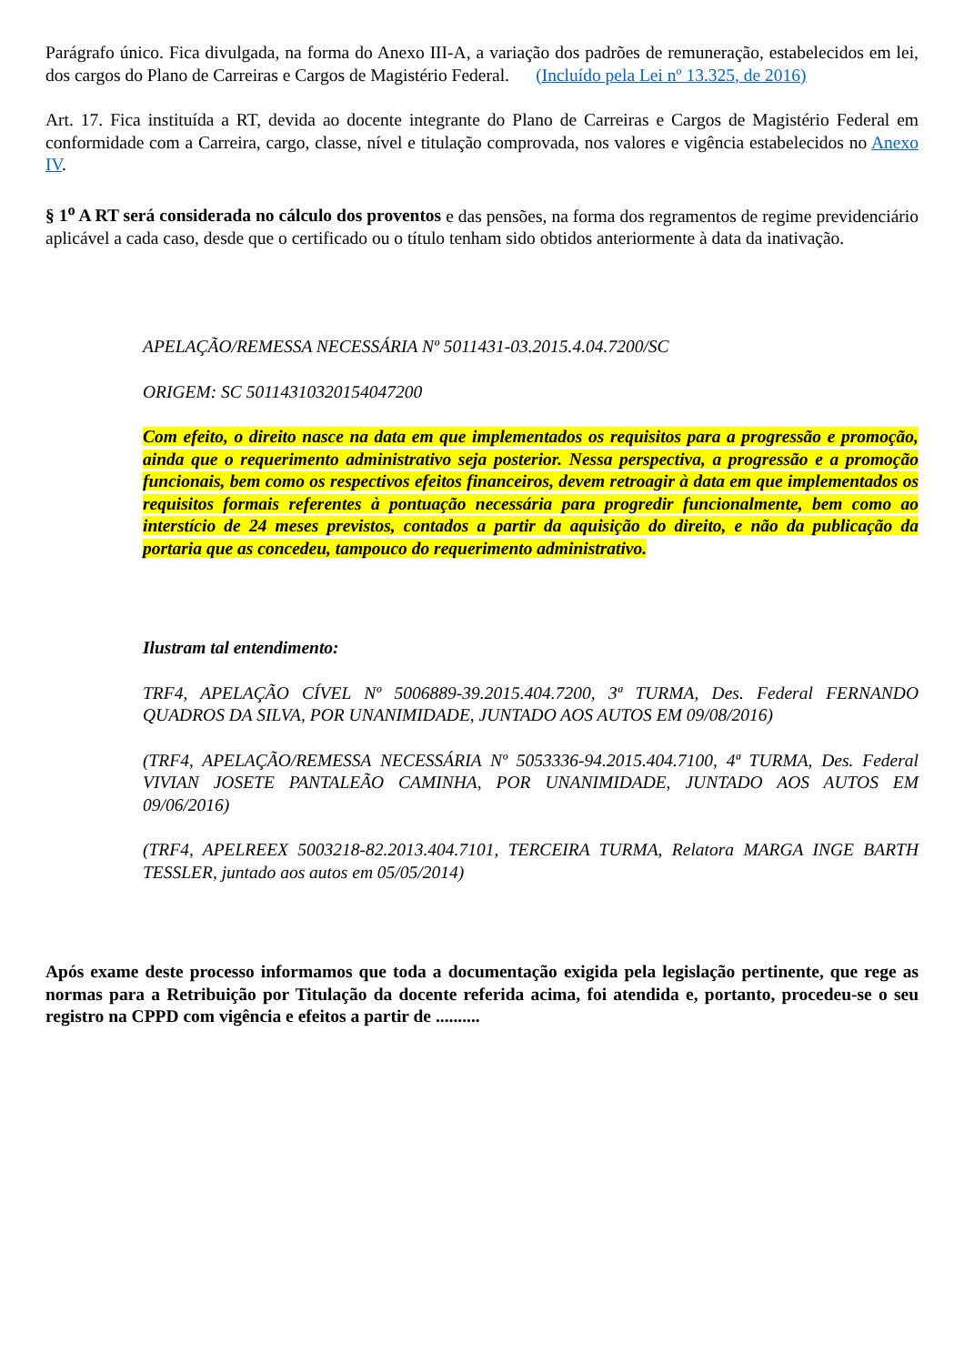Parágrafo único. Fica divulgada, na forma do Anexo III-A, a variação dos padrões de remuneração, estabelecidos em lei, dos cargos do Plano de Carreiras e Cargos de Magistério Federal. (Incluído pela Lei nº 13.325, de 2016)
Art. 17. Fica instituída a RT, devida ao docente integrante do Plano de Carreiras e Cargos de Magistério Federal em conformidade com a Carreira, cargo, classe, nível e titulação comprovada, nos valores e vigência estabelecidos no Anexo IV.
§ 1<sup>o</sup> A RT será considerada no cálculo dos proventos e das pensões, na forma dos regramentos de regime previdenciário aplicável a cada caso, desde que o certificado ou o título tenham sido obtidos anteriormente à data da inativação.
APELAÇÃO/REMESSA NECESSÁRIA Nº 5011431-03.2015.4.04.7200/SC
ORIGEM: SC 50114310320154047200
Com efeito, o direito nasce na data em que implementados os requisitos para a progressão e promoção, ainda que o requerimento administrativo seja posterior. Nessa perspectiva, a progressão e a promoção funcionais, bem como os respectivos efeitos financeiros, devem retroagir à data em que implementados os requisitos formais referentes à pontuação necessária para progredir funcionalmente, bem como ao interstício de 24 meses previstos, contados a partir da aquisição do direito, e não da publicação da portaria que as concedeu, tampouco do requerimento administrativo.
Ilustram tal entendimento:
TRF4, APELAÇÃO CÍVEL Nº 5006889-39.2015.404.7200, 3ª TURMA, Des. Federal FERNANDO QUADROS DA SILVA, POR UNANIMIDADE, JUNTADO AOS AUTOS EM 09/08/2016)
(TRF4, APELAÇÃO/REMESSA NECESSÁRIA Nº 5053336-94.2015.404.7100, 4ª TURMA, Des. Federal VIVIAN JOSETE PANTALEÃO CAMINHA, POR UNANIMIDADE, JUNTADO AOS AUTOS EM 09/06/2016)
(TRF4, APELREEX 5003218-82.2013.404.7101, TERCEIRA TURMA, Relatora MARGA INGE BARTH TESSLER, juntado aos autos em 05/05/2014)
Após exame deste processo informamos que toda a documentação exigida pela legislação pertinente, que rege as normas para a Retribuição por Titulação da docente referida acima, foi atendida e, portanto, procedeu-se o seu registro na CPPD com vigência e efeitos a partir de ..........